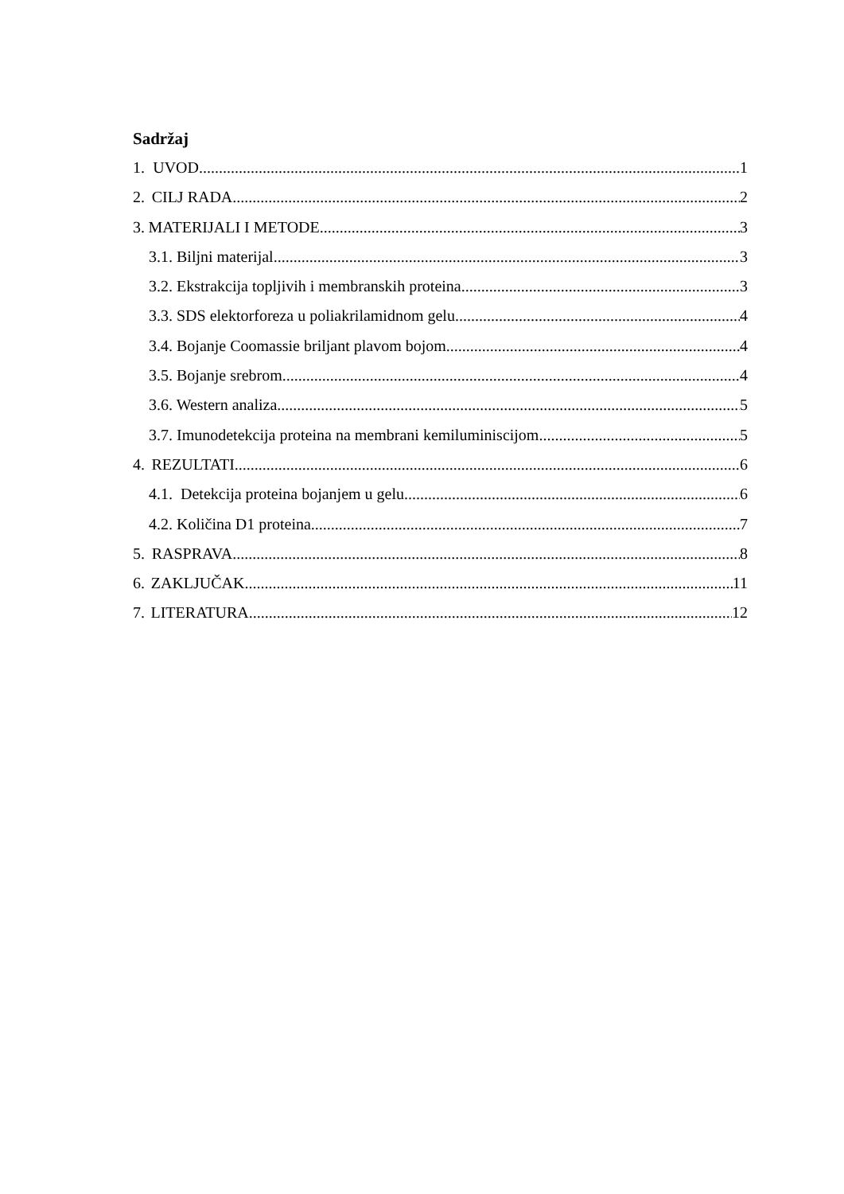Sadržaj
1. UVOD 1
2. CILJ RADA 2
3. MATERIJALI I METODE 3
3.1. Biljni materijal 3
3.2. Ekstrakcija topljivih i membranskih proteina 3
3.3. SDS elektorforeza u poliakrilamidnom gelu 4
3.4. Bojanje Coomassie briljant plavom bojom 4
3.5. Bojanje srebrom 4
3.6. Western analiza 5
3.7. Imunodetekcija proteina na membrani kemiluminiscijom 5
4. REZULTATI 6
4.1. Detekcija proteina bojanjem u gelu 6
4.2. Količina D1 proteina 7
5. RASPRAVA 8
6. ZAKLJUČAK 11
7. LITERATURA 12